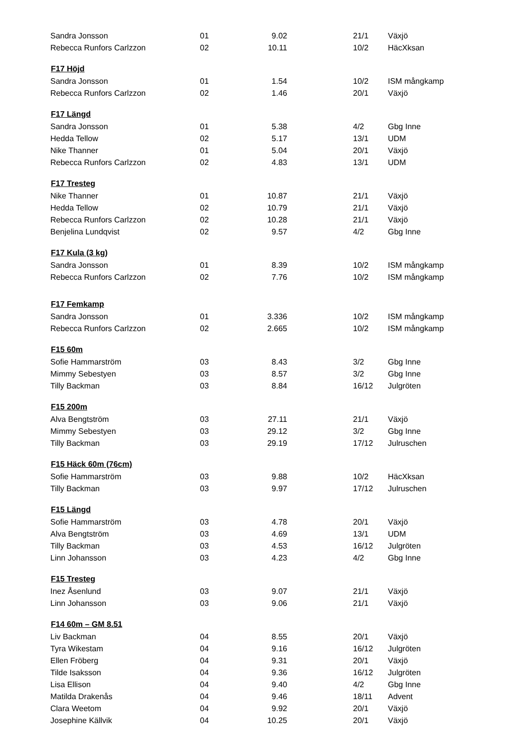| Sandra Jonsson | 01 | 9.02 | | 21/1 | Växjö |
| Rebecca Runfors Carlzzon | 02 | 10.11 | | 10/2 | HäcXksan |
| F17 Höjd | | | | | |
| Sandra Jonsson | 01 | 1.54 | | 10/2 | ISM mångkamp |
| Rebecca Runfors Carlzzon | 02 | 1.46 | | 20/1 | Växjö |
| F17 Längd | | | | | |
| Sandra Jonsson | 01 | 5.38 | | 4/2 | Gbg Inne |
| Hedda Tellow | 02 | 5.17 | | 13/1 | UDM |
| Nike Thanner | 01 | 5.04 | | 20/1 | Växjö |
| Rebecca Runfors Carlzzon | 02 | 4.83 | | 13/1 | UDM |
| F17 Tresteg | | | | | |
| Nike Thanner | 01 | 10.87 | | 21/1 | Växjö |
| Hedda Tellow | 02 | 10.79 | | 21/1 | Växjö |
| Rebecca Runfors Carlzzon | 02 | 10.28 | | 21/1 | Växjö |
| Benjelina Lundqvist | 02 | 9.57 | | 4/2 | Gbg Inne |
| F17 Kula (3 kg) | | | | | |
| Sandra Jonsson | 01 | 8.39 | | 10/2 | ISM mångkamp |
| Rebecca Runfors Carlzzon | 02 | 7.76 | | 10/2 | ISM mångkamp |
| F17 Femkamp | | | | | |
| Sandra Jonsson | 01 | 3.336 | | 10/2 | ISM mångkamp |
| Rebecca Runfors Carlzzon | 02 | 2.665 | | 10/2 | ISM mångkamp |
| F15 60m | | | | | |
| Sofie Hammarström | 03 | 8.43 | | 3/2 | Gbg Inne |
| Mimmy Sebestyen | 03 | 8.57 | | 3/2 | Gbg Inne |
| Tilly Backman | 03 | 8.84 | | 16/12 | Julgröten |
| F15 200m | | | | | |
| Alva Bengtström | 03 | 27.11 | | 21/1 | Växjö |
| Mimmy Sebestyen | 03 | 29.12 | | 3/2 | Gbg Inne |
| Tilly Backman | 03 | 29.19 | | 17/12 | Julruschen |
| F15 Häck 60m (76cm) | | | | | |
| Sofie Hammarström | 03 | 9.88 | | 10/2 | HäcXksan |
| Tilly Backman | 03 | 9.97 | | 17/12 | Julruschen |
| F15 Längd | | | | | |
| Sofie Hammarström | 03 | 4.78 | | 20/1 | Växjö |
| Alva Bengtström | 03 | 4.69 | | 13/1 | UDM |
| Tilly Backman | 03 | 4.53 | | 16/12 | Julgröten |
| Linn Johansson | 03 | 4.23 | | 4/2 | Gbg Inne |
| F15 Tresteg | | | | | |
| Inez Åsenlund | 03 | 9.07 | | 21/1 | Växjö |
| Linn Johansson | 03 | 9.06 | | 21/1 | Växjö |
| F14 60m – GM 8.51 | | | | | |
| Liv Backman | 04 | 8.55 | | 20/1 | Växjö |
| Tyra Wikestam | 04 | 9.16 | | 16/12 | Julgröten |
| Ellen Fröberg | 04 | 9.31 | | 20/1 | Växjö |
| Tilde Isaksson | 04 | 9.36 | | 16/12 | Julgröten |
| Lisa Ellison | 04 | 9.40 | | 4/2 | Gbg Inne |
| Matilda Drakenås | 04 | 9.46 | | 18/11 | Advent |
| Clara Weetom | 04 | 9.92 | | 20/1 | Växjö |
| Josephine Källvik | 04 | 10.25 | | 20/1 | Växjö |